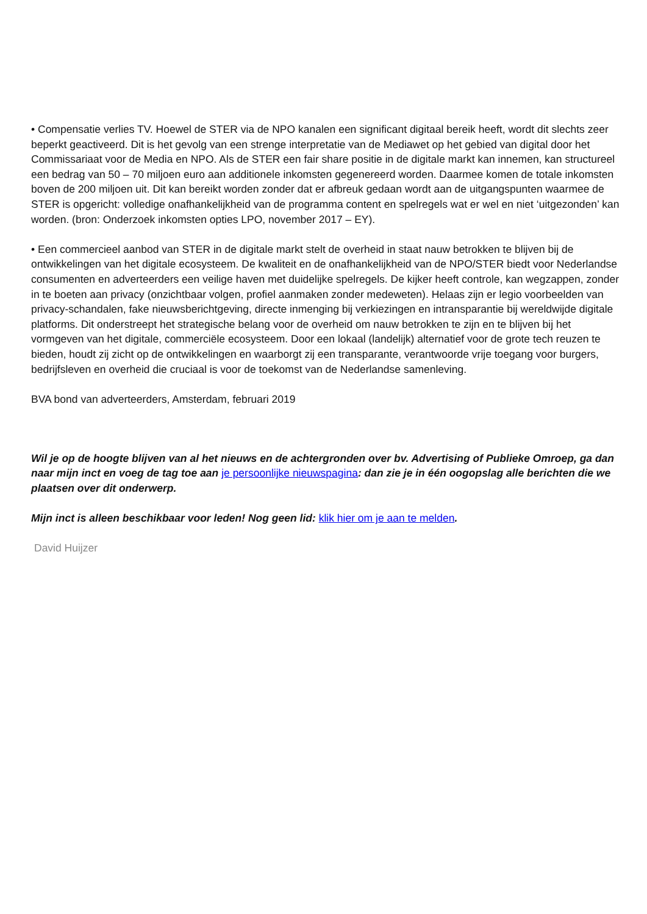• Compensatie verlies TV. Hoewel de STER via de NPO kanalen een significant digitaal bereik heeft, wordt dit slechts zeer beperkt geactiveerd. Dit is het gevolg van een strenge interpretatie van de Mediawet op het gebied van digital door het Commissariaat voor de Media en NPO. Als de STER een fair share positie in de digitale markt kan innemen, kan structureel een bedrag van 50 – 70 miljoen euro aan additionele inkomsten gegenereerd worden. Daarmee komen de totale inkomsten boven de 200 miljoen uit. Dit kan bereikt worden zonder dat er afbreuk gedaan wordt aan de uitgangspunten waarmee de STER is opgericht: volledige onafhankelijkheid van de programma content en spelregels wat er wel en niet ‘uitgezonden’ kan worden. (bron: Onderzoek inkomsten opties LPO, november 2017 – EY).
• Een commercieel aanbod van STER in de digitale markt stelt de overheid in staat nauw betrokken te blijven bij de ontwikkelingen van het digitale ecosysteem. De kwaliteit en de onafhankelijkheid van de NPO/STER biedt voor Nederlandse consumenten en adverteerders een veilige haven met duidelijke spelregels. De kijker heeft controle, kan wegzappen, zonder in te boeten aan privacy (onzichtbaar volgen, profiel aanmaken zonder medeweten). Helaas zijn er legio voorbeelden van privacy-schandalen, fake nieuwsberichtgeving, directe inmenging bij verkiezingen en intransparantie bij wereldwijde digitale platforms. Dit onderstreept het strategische belang voor de overheid om nauw betrokken te zijn en te blijven bij het vormgeven van het digitale, commerciële ecosysteem. Door een lokaal (landelijk) alternatief voor de grote tech reuzen te bieden, houdt zij zicht op de ontwikkelingen en waarborgt zij een transparante, verantwoorde vrije toegang voor burgers, bedrijfsleven en overheid die cruciaal is voor de toekomst van de Nederlandse samenleving.
BVA bond van adverteerders, Amsterdam, februari 2019
Wil je op de hoogte blijven van al het nieuws en de achtergronden over bv. Advertising of Publieke Omroep, ga dan naar mijn inct en voeg de tag toe aan je persoonlijke nieuwspagina: dan zie je in één oogopslag alle berichten die we plaatsen over dit onderwerp.
Mijn inct is alleen beschikbaar voor leden! Nog geen lid: klik hier om je aan te melden.
David Huijzer